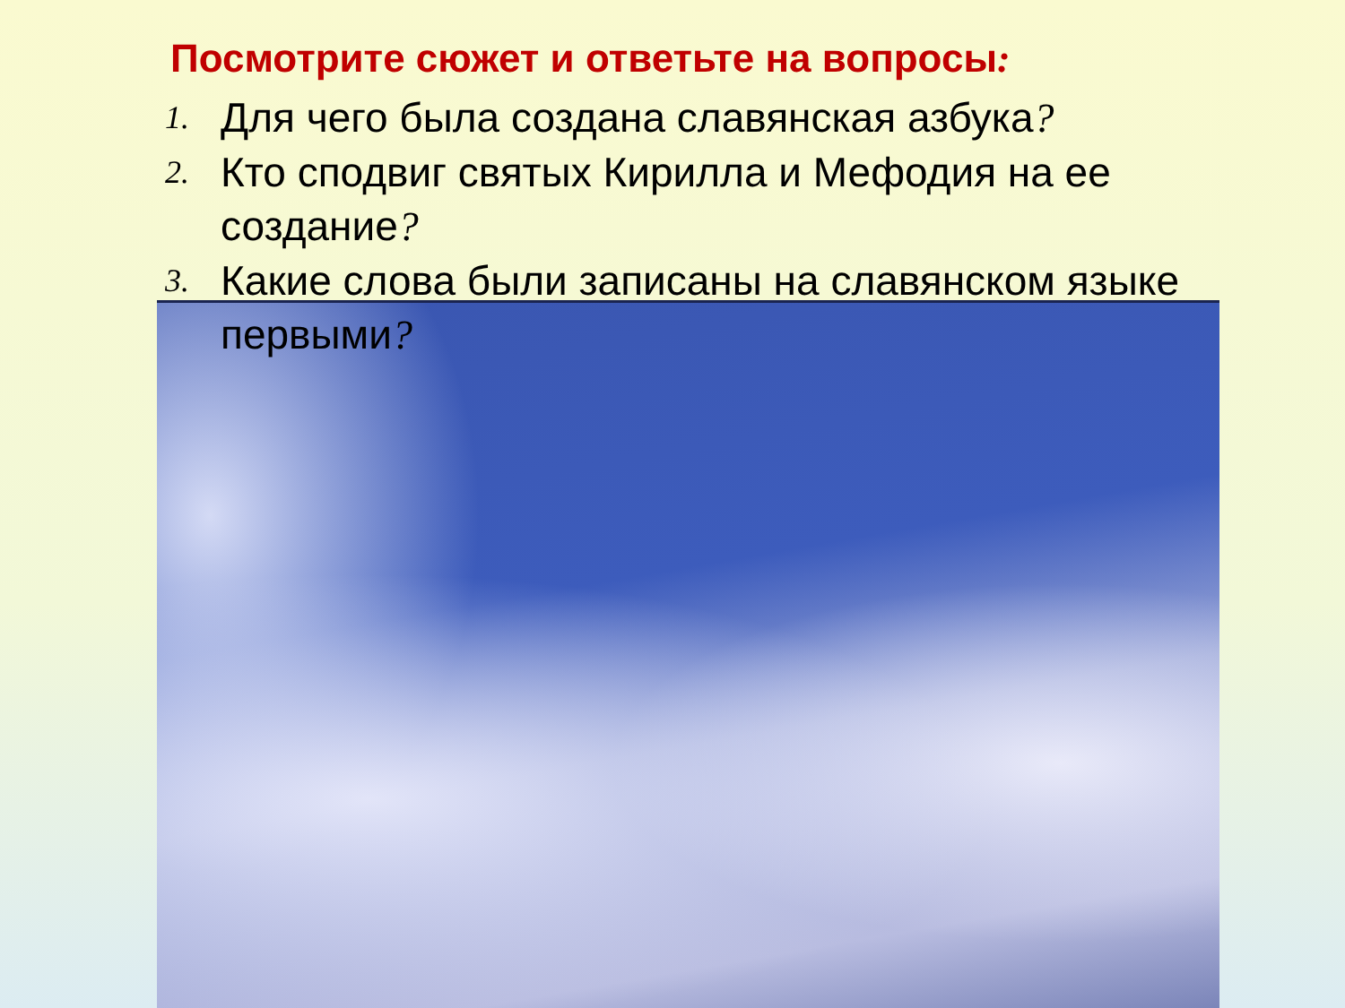Посмотрите сюжет и ответьте на вопросы:
1. Для чего была создана славянская азбука?
2. Кто сподвиг святых Кирилла и Мефодия на ее создание?
3. Какие слова были записаны на славянском языке первыми?